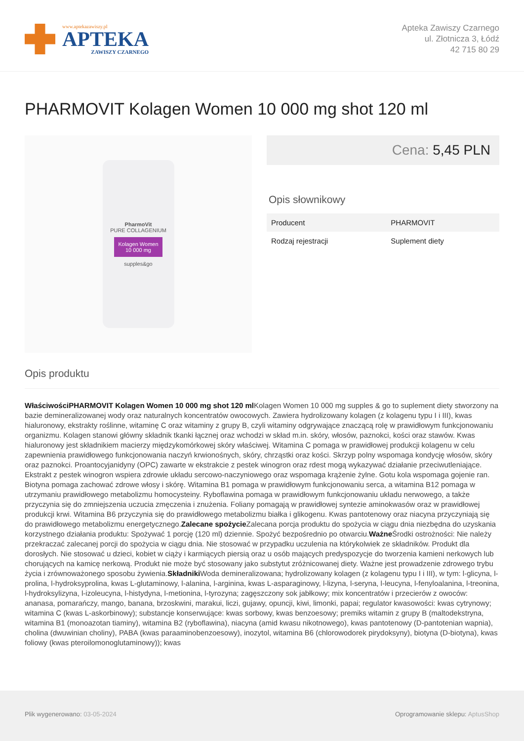www.aptekazawiszy.pl
APTEKA
ZAWISZY CZARNEGO
Apteka Zawiszy Czarnego
ul. Złotnicza 3, Łódź
42 715 80 29
PHARMOVIT Kolagen Women 10 000 mg shot 120 ml
PharmoVit
PURE COLLAGENIUM
Kolagen Women
10 000 mg
supples&go
Cena: 5,45 PLN
Opis słownikowy
| Producent | PHARMOVIT |
| Rodzaj rejestracji | Suplement diety |
Opis produktu
WłaściwościPHARMOVIT Kolagen Women 10 000 mg shot 120 ml Kolagen Women 10 000 mg supples & go to suplement diety stworzony na bazie demineralizowanej wody oraz naturalnych koncentratów owocowych. Zawiera hydrolizowany kolagen (z kolagenu typu I i III), kwas hialuronowy, ekstrakty roślinne, witaminę C oraz witaminy z grupy B, czyli witaminy odgrywające znaczącą rolę w prawidłowym funkcjonowaniu organizmu. Kolagen stanowi główny składnik tkanki łącznej oraz wchodzi w skład m.in. skóry, włosów, paznokci, kości oraz stawów. Kwas hialuronowy jest składnikiem macierzy międzykomórkowej skóry właściwej. Witamina C pomaga w prawidłowej produkcji kolagenu w celu zapewnienia prawidłowego funkcjonowania naczyń krwionośnych, skóry, chrząstki oraz kości. Skrzyp polny wspomaga kondycję włosów, skóry oraz paznokci. Proantocyjanidyny (OPC) zawarte w ekstrakcie z pestek winogron oraz rdest mogą wykazywać działanie przeciwutleniające. Ekstrakt z pestek winogron wspiera zdrowie układu sercowo-naczyniowego oraz wspomaga krążenie żylne. Gotu kola wspomaga gojenie ran. Biotyna pomaga zachować zdrowe włosy i skórę. Witamina B1 pomaga w prawidłowym funkcjonowaniu serca, a witamina B12 pomaga w utrzymaniu prawidłowego metabolizmu homocysteiny. Ryboflawina pomaga w prawidłowym funkcjonowaniu układu nerwowego, a także przyczynia się do zmniejszenia uczucia zmęczenia i znużenia. Foliany pomagają w prawidłowej syntezie aminokwasów oraz w prawidłowej produkcji krwi. Witamina B6 przyczynia się do prawidłowego metabolizmu białka i glikogenu. Kwas pantotenowy oraz niacyna przyczyniają się do prawidłowego metabolizmu energetycznego.Zalecane spożycie Zalecana porcja produktu do spożycia w ciągu dnia niezbędna do uzyskania korzystnego działania produktu: Spożywać 1 porcję (120 ml) dziennie. Spożyć bezpośrednio po otwarciu.Ważne Środki ostrożności: Nie należy przekraczać zalecanej porcji do spożycia w ciągu dnia. Nie stosować w przypadku uczulenia na którykolwiek ze składników. Produkt dla dorosłych. Nie stosować u dzieci, kobiet w ciąży i karmiących piersią oraz u osób mających predyspozycje do tworzenia kamieni nerkowych lub chorujących na kamicę nerkową. Produkt nie może być stosowany jako substytut zróżnicowanej diety. Ważne jest prowadzenie zdrowego trybu życia i zrównoważonego sposobu żywienia.Składniki Woda demineralizowana; hydrolizowany kolagen (z kolagenu typu I i III), w tym: l-glicyna, l-prolina, l-hydroksyprolina, kwas L-glutaminowy, l-alanina, l-arginina, kwas L-asparaginowy, l-lizyna, l-seryna, l-leucyna, l-fenyloalanina, l-treonina, l-hydroksylizyna, l-izoleucyna, l-histydyna, l-metionina, l-tyrozyna; zagęszczony sok jabłkowy; mix koncentratów i przecierów z owoców: ananasa, pomarańczy, mango, banana, brzoskwini, marakui, liczi, gujawy, opuncji, kiwi, limonki, papai; regulator kwasowości: kwas cytrynowy; witamina C (kwas L-askorbinowy); substancje konserwujące: kwas sorbowy, kwas benzoesowy; premiks witamin z grupy B (maltodekstryna, witamina B1 (monoazotan tiaminy), witamina B2 (ryboflawina), niacyna (amid kwasu nikotnowego), kwas pantotenowy (D-pantotenian wapnia), cholina (dwuwinian choliny), PABA (kwas paraaminobenzoesowy), inozytol, witamina B6 (chlorowodorek pirydoksyny), biotyna (D-biotyna), kwas foliowy (kwas pteroilomonoglutaminowy)); kwas
Plik wygenerowano: 03-05-2024 Oprogramowanie sklepu: AptusShop